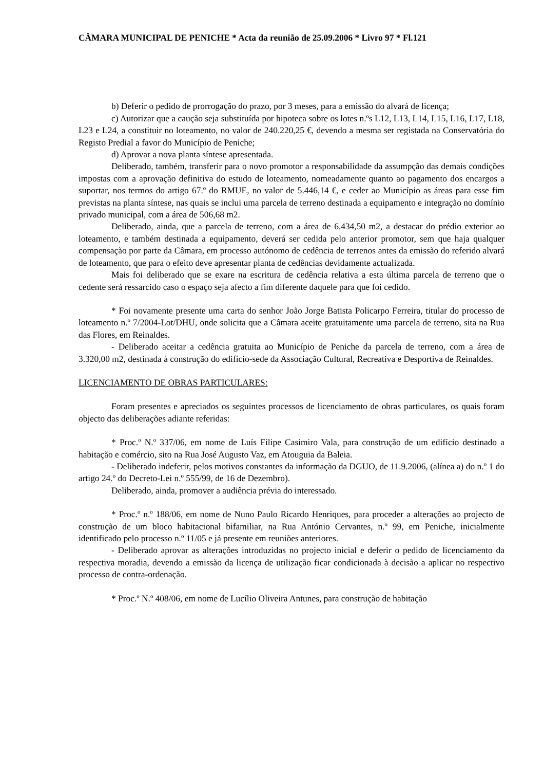CÂMARA MUNICIPAL DE PENICHE * Acta da reunião de 25.09.2006 * Livro 97 * Fl.121
b) Deferir o pedido de prorrogação do prazo, por 3 meses, para a emissão do alvará de licença;
c) Autorizar que a caução seja substituída por hipoteca sobre os lotes n.ºs L12, L13, L14, L15, L16, L17, L18, L23 e L24, a constituir no loteamento, no valor de 240.220,25 €, devendo a mesma ser registada na Conservatória do Registo Predial a favor do Município de Peniche;
d) Aprovar a nova planta síntese apresentada.
Deliberado, também, transferir para o novo promotor a responsabilidade da assumpção das demais condições impostas com a aprovação definitiva do estudo de loteamento, nomeadamente quanto ao pagamento dos encargos a suportar, nos termos do artigo 67.º do RMUE, no valor de 5.446,14 €, e ceder ao Município as áreas para esse fim previstas na planta síntese, nas quais se inclui uma parcela de terreno destinada a equipamento e integração no domínio privado municipal, com a área de 506,68 m2.
Deliberado, ainda, que a parcela de terreno, com a área de 6.434,50 m2, a destacar do prédio exterior ao loteamento, e também destinada a equipamento, deverá ser cedida pelo anterior promotor, sem que haja qualquer compensação por parte da Câmara, em processo autónomo de cedência de terrenos antes da emissão do referido alvará de loteamento, que para o efeito deve apresentar planta de cedências devidamente actualizada.
Mais foi deliberado que se exare na escritura de cedência relativa a esta última parcela de terreno que o cedente será ressarcido caso o espaço seja afecto a fim diferente daquele para que foi cedido.
* Foi novamente presente uma carta do senhor João Jorge Batista Policarpo Ferreira, titular do processo de loteamento n.º 7/2004-Lot/DHU, onde solicita que a Câmara aceite gratuitamente uma parcela de terreno, sita na Rua das Flores, em Reinaldes.
- Deliberado aceitar a cedência gratuita ao Município de Peniche da parcela de terreno, com a área de 3.320,00 m2, destinada à construção do edifício-sede da Associação Cultural, Recreativa e Desportiva de Reinaldes.
LICENCIAMENTO DE OBRAS PARTICULARES:
Foram presentes e apreciados os seguintes processos de licenciamento de obras particulares, os quais foram objecto das deliberações adiante referidas:
* Proc.º N.º 337/06, em nome de Luís Filipe Casimiro Vala, para construção de um edifício destinado a habitação e comércio, sito na Rua José Augusto Vaz, em Atouguia da Baleia.
- Deliberado indeferir, pelos motivos constantes da informação da DGUO, de 11.9.2006, (alínea a) do n.º 1 do artigo 24.º do Decreto-Lei n.º 555/99, de 16 de Dezembro).
Deliberado, ainda, promover a audiência prévia do interessado.
* Proc.º n.º 188/06, em nome de Nuno Paulo Ricardo Henriques, para proceder a alterações ao projecto de construção de um bloco habitacional bifamiliar, na Rua António Cervantes, n.º 99, em Peniche, inicialmente identificado pelo processo n.º 11/05 e já presente em reuniões anteriores.
- Deliberado aprovar as alterações introduzidas no projecto inicial e deferir o pedido de licenciamento da respectiva moradia, devendo a emissão da licença de utilização ficar condicionada à decisão a aplicar no respectivo processo de contra-ordenação.
* Proc.º N.º 408/06, em nome de Lucílio Oliveira Antunes, para construção de habitação